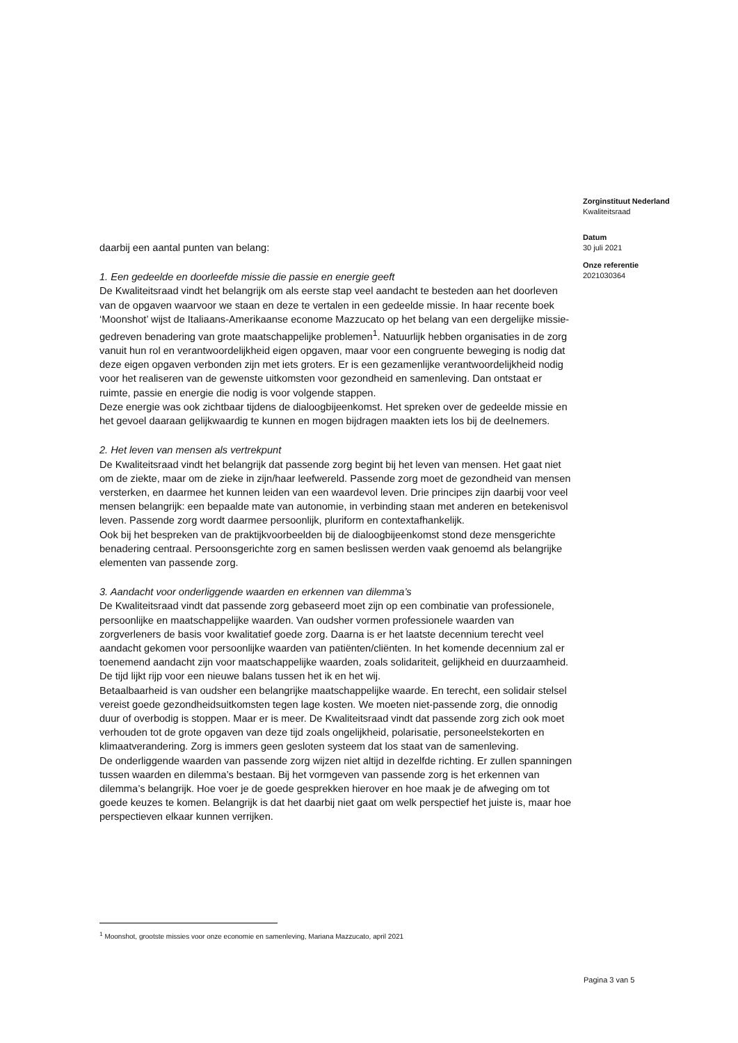daarbij een aantal punten van belang:
1. Een gedeelde en doorleefde missie die passie en energie geeft
De Kwaliteitsraad vindt het belangrijk om als eerste stap veel aandacht te besteden aan het doorleven van de opgaven waarvoor we staan en deze te vertalen in een gedeelde missie. In haar recente boek ‘Moonshot’ wijst de Italiaans-Amerikaanse econome Mazzucato op het belang van een dergelijke missie-gedreven benadering van grote maatschappelijke problemen<sup>1</sup>. Natuurlijk hebben organisaties in de zorg vanuit hun rol en verantwoordelijkheid eigen opgaven, maar voor een congruente beweging is nodig dat deze eigen opgaven verbonden zijn met iets groters. Er is een gezamenlijke verantwoordelijkheid nodig voor het realiseren van de gewenste uitkomsten voor gezondheid en samenleving. Dan ontstaat er ruimte, passie en energie die nodig is voor volgende stappen.
Deze energie was ook zichtbaar tijdens de dialoogbijeenkomst. Het spreken over de gedeelde missie en het gevoel daaraan gelijkwaardig te kunnen en mogen bijdragen maakten iets los bij de deelnemers.
2. Het leven van mensen als vertrekpunt
De Kwaliteitsraad vindt het belangrijk dat passende zorg begint bij het leven van mensen. Het gaat niet om de ziekte, maar om de zieke in zijn/haar leefwereld. Passende zorg moet de gezondheid van mensen versterken, en daarmee het kunnen leiden van een waardevol leven. Drie principes zijn daarbij voor veel mensen belangrijk: een bepaalde mate van autonomie, in verbinding staan met anderen en betekenisvol leven. Passende zorg wordt daarmee persoonlijk, pluriform en contextafhankelijk.
Ook bij het bespreken van de praktijkvoorbeelden bij de dialoogbijeenkomst stond deze mensgerichte benadering centraal. Persoonsgerichte zorg en samen beslissen werden vaak genoemd als belangrijke elementen van passende zorg.
3. Aandacht voor onderliggende waarden en erkennen van dilemma’s
De Kwaliteitsraad vindt dat passende zorg gebaseerd moet zijn op een combinatie van professionele, persoonlijke en maatschappelijke waarden. Van oudsher vormen professionele waarden van zorgverleners de basis voor kwalitatief goede zorg. Daarna is er het laatste decennium terecht veel aandacht gekomen voor persoonlijke waarden van patiënten/cliënten. In het komende decennium zal er toenemend aandacht zijn voor maatschappelijke waarden, zoals solidariteit, gelijkheid en duurzaamheid. De tijd lijkt rijp voor een nieuwe balans tussen het ik en het wij.
Betaalbaarheid is van oudsher een belangrijke maatschappelijke waarde. En terecht, een solidair stelsel vereist goede gezondheidsuitkomsten tegen lage kosten. We moeten niet-passende zorg, die onnodig duur of overbodig is stoppen. Maar er is meer. De Kwaliteitsraad vindt dat passende zorg zich ook moet verhouden tot de grote opgaven van deze tijd zoals ongelijkheid, polarisatie, personeelstekorten en klimaatverandering. Zorg is immers geen gesloten systeem dat los staat van de samenleving.
De onderliggende waarden van passende zorg wijzen niet altijd in dezelfde richting. Er zullen spanningen tussen waarden en dilemma’s bestaan. Bij het vormgeven van passende zorg is het erkennen van dilemma’s belangrijk. Hoe voer je de goede gesprekken hierover en hoe maak je de afweging om tot goede keuzes te komen. Belangrijk is dat het daarbij niet gaat om welk perspectief het juiste is, maar hoe perspectieven elkaar kunnen verrijken.
Zorginstituut Nederland
Kwaliteitsraad
Datum
30 juli 2021
Onze referentie
2021030364
<sup>1</sup> Moonshot, grootste missies voor onze economie en samenleving, Mariana Mazzucato, april 2021
Pagina 3 van 5